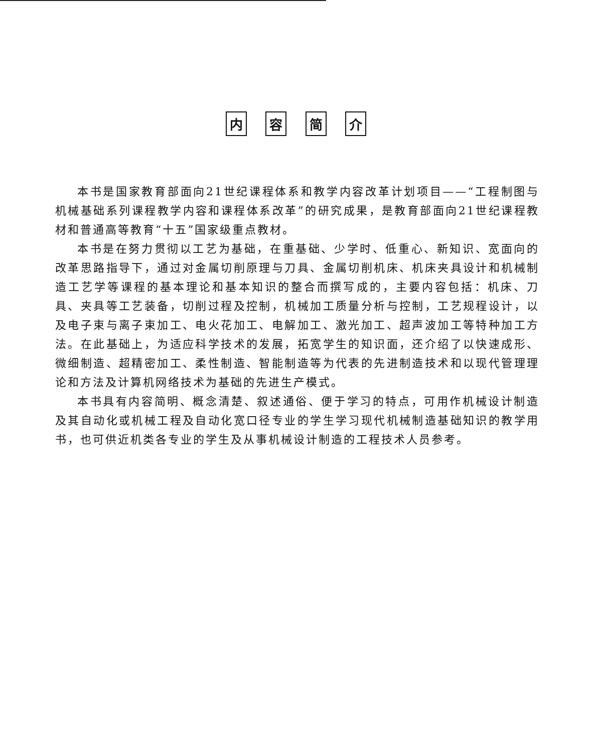内 容 简 介
本书是国家教育部面向21世纪课程体系和教学内容改革计划项目——“工程制图与机械基础系列课程教学内容和课程体系改革”的研究成果，是教育部面向21世纪课程教材和普通高等教育“十五”国家级重点教材。
本书是在努力贯彻以工艺为基础，在重基础、少学时、低重心、新知识、宽面向的改革思路指导下，通过对金属切削原理与刀具、金属切削机床、机床夹具设计和机械制造工艺学等课程的基本理论和基本知识的整合而撰写成的，主要内容包括：机床、刀具、夹具等工艺装备，切削过程及控制，机械加工质量分析与控制，工艺规程设计，以及电子束与离子束加工、电火花加工、电解加工、激光加工、超声波加工等特种加工方法。在此基础上，为适应科学技术的发展，拓宽学生的知识面，还介绍了以快速成形、微细制造、超精密加工、柔性制造、智能制造等为代表的先进制造技术和以现代管理理论和方法及计算机网络技术为基础的先进生产模式。
本书具有内容简明、概念清楚、叙述通俗、便于学习的特点，可用作机械设计制造及其自动化或机械工程及自动化宽口径专业的学生学习现代机械制造基础知识的教学用书，也可供近机类各专业的学生及从事机械设计制造的工程技术人员参考。